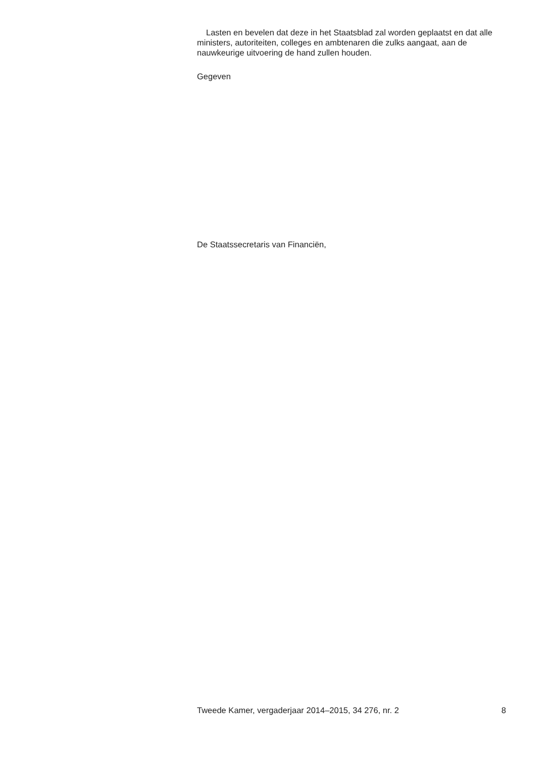Lasten en bevelen dat deze in het Staatsblad zal worden geplaatst en dat alle ministers, autoriteiten, colleges en ambtenaren die zulks aangaat, aan de nauwkeurige uitvoering de hand zullen houden.
Gegeven
De Staatssecretaris van Financiën,
Tweede Kamer, vergaderjaar 2014–2015, 34 276, nr. 2 8